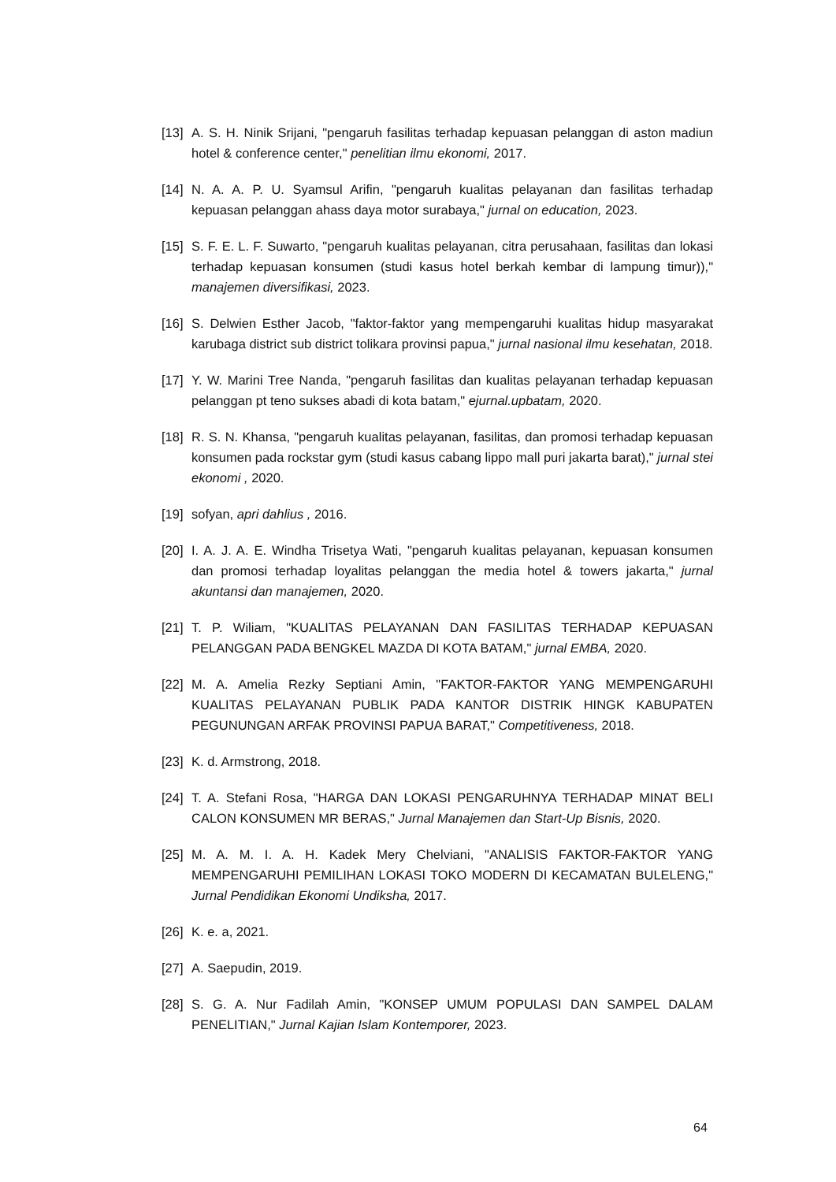[13] A. S. H. Ninik Srijani, "pengaruh fasilitas terhadap kepuasan pelanggan di aston madiun hotel & conference center," penelitian ilmu ekonomi, 2017.
[14] N. A. A. P. U. Syamsul Arifin, "pengaruh kualitas pelayanan dan fasilitas terhadap kepuasan pelanggan ahass daya motor surabaya," jurnal on education, 2023.
[15] S. F. E. L. F. Suwarto, "pengaruh kualitas pelayanan, citra perusahaan, fasilitas dan lokasi terhadap kepuasan konsumen (studi kasus hotel berkah kembar di lampung timur))," manajemen diversifikasi, 2023.
[16] S. Delwien Esther Jacob, "faktor-faktor yang mempengaruhi kualitas hidup masyarakat karubaga district sub district tolikara provinsi papua," jurnal nasional ilmu kesehatan, 2018.
[17] Y. W. Marini Tree Nanda, "pengaruh fasilitas dan kualitas pelayanan terhadap kepuasan pelanggan pt teno sukses abadi di kota batam," ejurnal.upbatam, 2020.
[18] R. S. N. Khansa, "pengaruh kualitas pelayanan, fasilitas, dan promosi terhadap kepuasan konsumen pada rockstar gym (studi kasus cabang lippo mall puri jakarta barat)," jurnal stei ekonomi , 2020.
[19] sofyan, apri dahlius , 2016.
[20] I. A. J. A. E. Windha Trisetya Wati, "pengaruh kualitas pelayanan, kepuasan konsumen dan promosi terhadap loyalitas pelanggan the media hotel & towers jakarta," jurnal akuntansi dan manajemen, 2020.
[21] T. P. Wiliam, "KUALITAS PELAYANAN DAN FASILITAS TERHADAP KEPUASAN PELANGGAN PADA BENGKEL MAZDA DI KOTA BATAM," jurnal EMBA, 2020.
[22] M. A. Amelia Rezky Septiani Amin, "FAKTOR-FAKTOR YANG MEMPENGARUHI KUALITAS PELAYANAN PUBLIK PADA KANTOR DISTRIK HINGK KABUPATEN PEGUNUNGAN ARFAK PROVINSI PAPUA BARAT," Competitiveness, 2018.
[23] K. d. Armstrong, 2018.
[24] T. A. Stefani Rosa, "HARGA DAN LOKASI PENGARUHNYA TERHADAP MINAT BELI CALON KONSUMEN MR BERAS," Jurnal Manajemen dan Start-Up Bisnis, 2020.
[25] M. A. M. I. A. H. Kadek Mery Chelviani, "ANALISIS FAKTOR-FAKTOR YANG MEMPENGARUHI PEMILIHAN LOKASI TOKO MODERN DI KECAMATAN BULELENG," Jurnal Pendidikan Ekonomi Undiksha, 2017.
[26] K. e. a, 2021.
[27] A. Saepudin, 2019.
[28] S. G. A. Nur Fadilah Amin, "KONSEP UMUM POPULASI DAN SAMPEL DALAM PENELITIAN," Jurnal Kajian Islam Kontemporer, 2023.
64